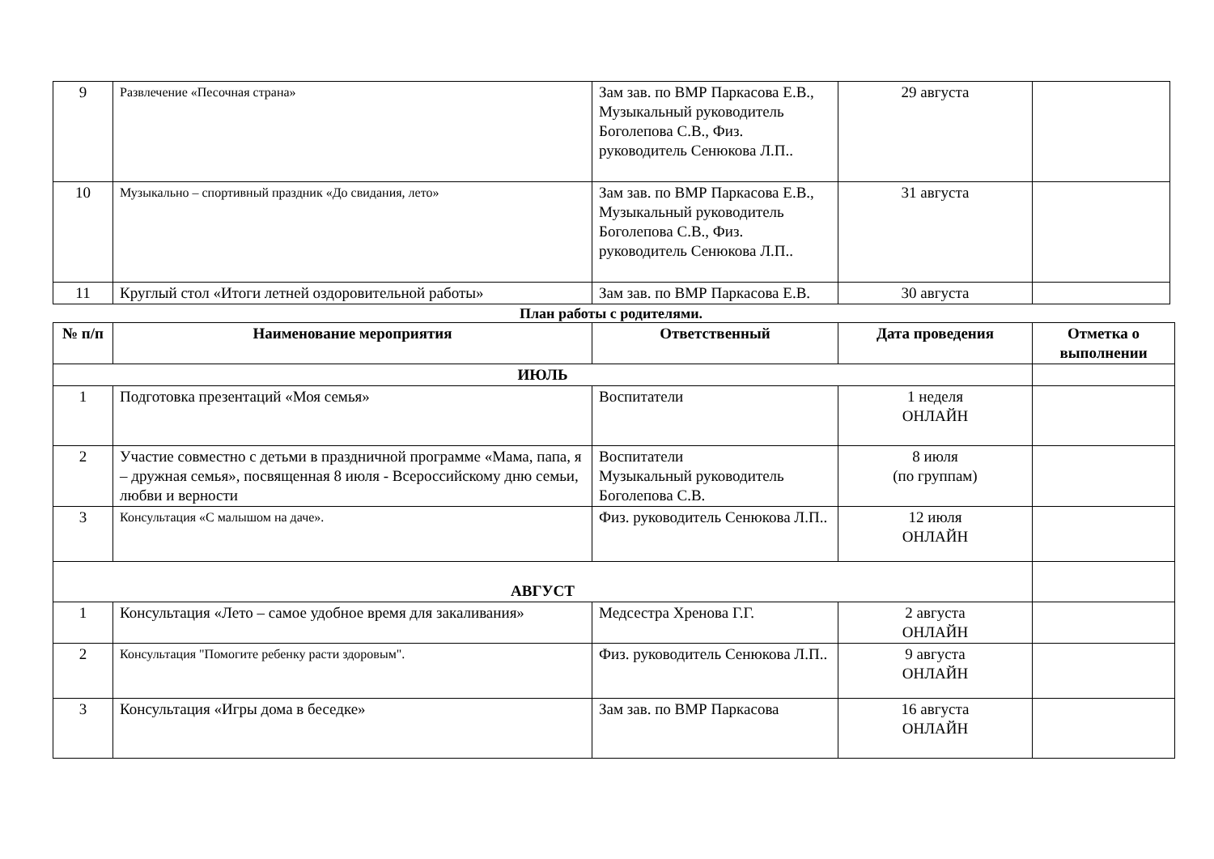| 9 | Развлечение «Песочная страна» | Зам зав. по ВМР Паркасова Е.В., Музыкальный руководитель Боголепова С.В., Физ. руководитель Сенюкова Л.П.. | 29 августа | |
| 10 | Музыкально – спортивный праздник «До свидания, лето» | Зам зав. по ВМР Паркасова Е.В., Музыкальный руководитель Боголепова С.В., Физ. руководитель Сенюкова Л.П.. | 31 августа | |
| 11 | Круглый стол «Итоги летней оздоровительной работы» | Зам зав. по ВМР Паркасова Е.В. | 30 августа | |
План работы с родителями.
| № п/п | Наименование мероприятия | Ответственный | Дата проведения | Отметка о выполнении |
| --- | --- | --- | --- | --- |
| ИЮЛЬ | | | | |
| 1 | Подготовка презентаций «Моя семья» | Воспитатели | 1 неделя ОНЛАЙН | |
| 2 | Участие совместно с детьми в праздничной программе «Мама, папа, я – дружная семья», посвященная 8 июля - Всероссийскому дню семьи, любви и верности | Воспитатели Музыкальный руководитель Боголепова С.В. | 8 июля (по группам) | |
| 3 | Консультация «С малышом на даче». | Физ. руководитель Сенюкова Л.П.. | 12 июля ОНЛАЙН | |
| АВГУСТ | | | | |
| 1 | Консультация «Лето – самое удобное время для закаливания» | Медсестра Хренова Г.Г. | 2 августа ОНЛАЙН | |
| 2 | Консультация "Помогите ребенку расти здоровым". | Физ. руководитель Сенюкова Л.П.. | 9 августа ОНЛАЙН | |
| 3 | Консультация «Игры дома в беседке» | Зам зав. по ВМР Паркасова | 16 августа ОНЛАЙН | |